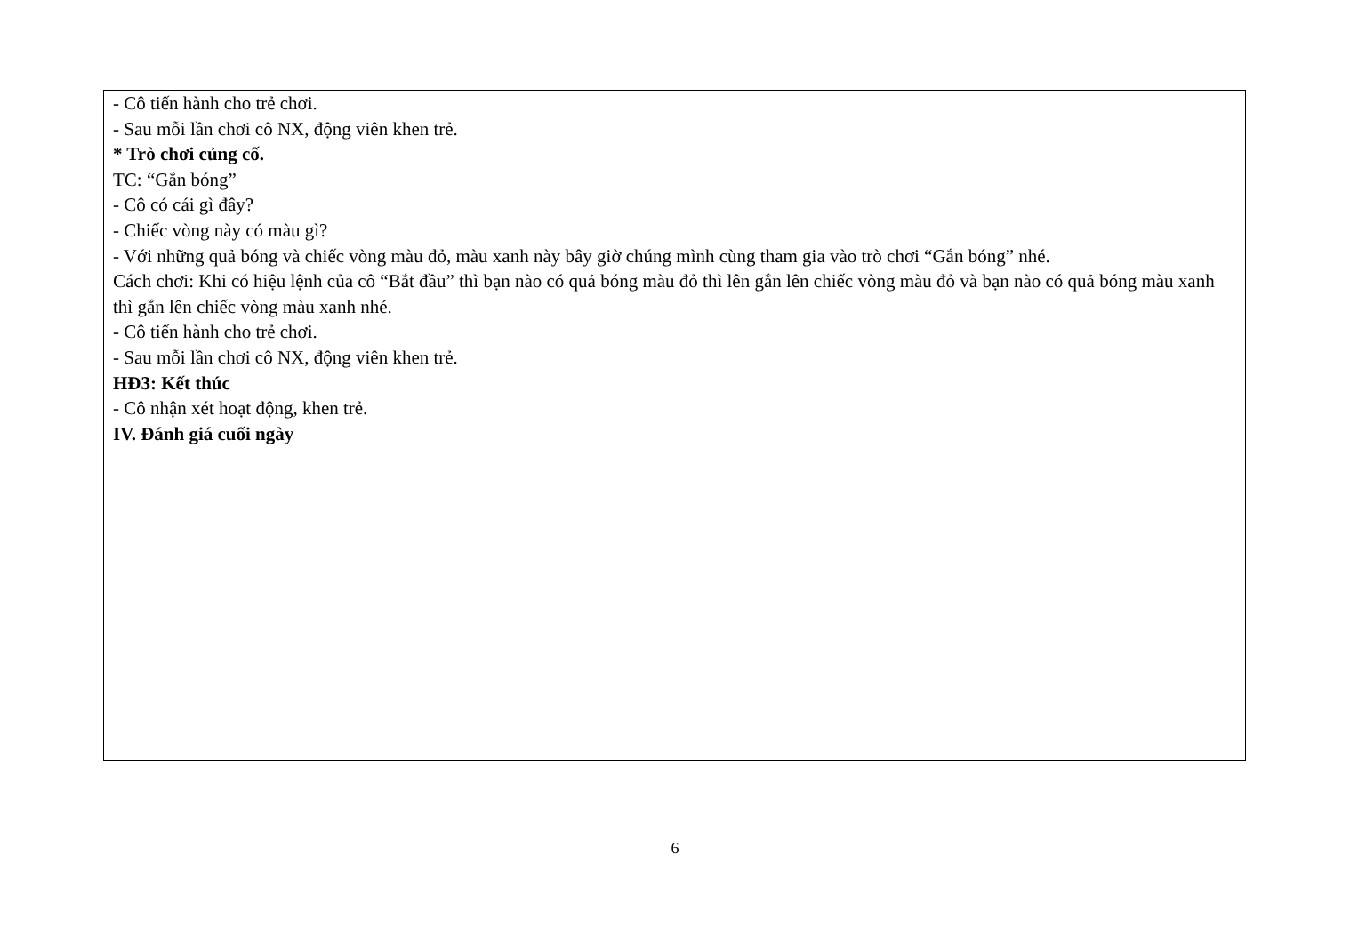- Cô tiến hành cho trẻ chơi.
- Sau mỗi lần chơi cô NX, động viên khen trẻ.
* Trò chơi củng cố.
TC: “Gắn bóng”
- Cô có cái gì đây?
- Chiếc vòng này có màu gì?
- Với những quả bóng và chiếc vòng màu đỏ, màu xanh này bây giờ chúng mình cùng tham gia vào trò chơi “Gắn bóng” nhé.
Cách chơi: Khi có hiệu lệnh của cô “Bắt đầu” thì bạn nào có quả bóng màu đỏ thì lên gắn lên chiếc vòng màu đỏ và bạn nào có quả bóng màu xanh thì gắn lên chiếc vòng màu xanh nhé.
- Cô tiến hành cho trẻ chơi.
- Sau mỗi lần chơi cô NX, động viên khen trẻ.
HĐ3: Kết thúc
- Cô nhận xét hoạt động, khen trẻ.
IV. Đánh giá cuối ngày
6